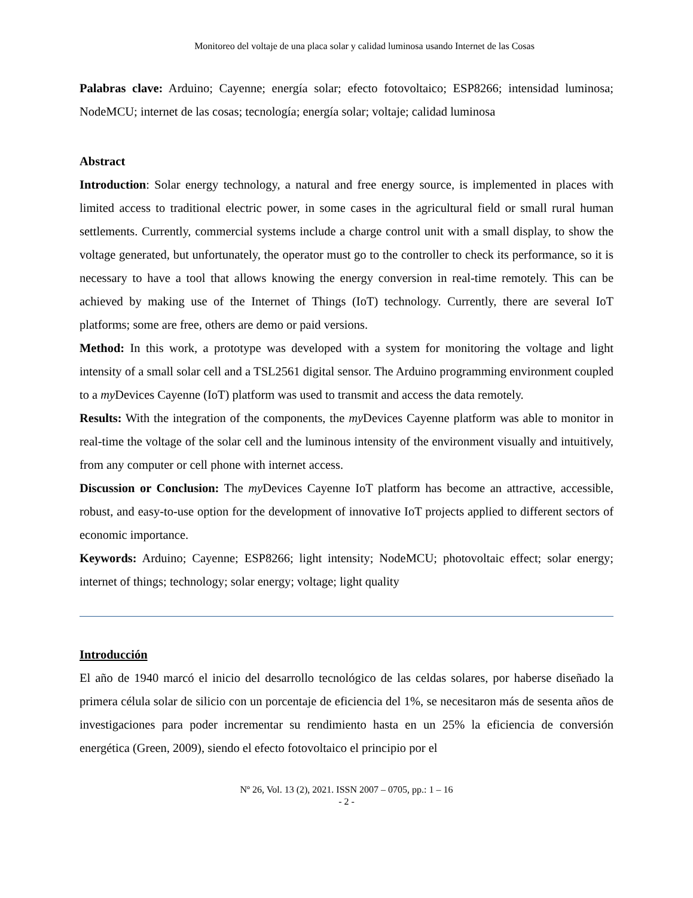Monitoreo del voltaje de una placa solar y calidad luminosa usando Internet de las Cosas
Palabras clave: Arduino; Cayenne; energía solar; efecto fotovoltaico; ESP8266; intensidad luminosa; NodeMCU; internet de las cosas; tecnología; energía solar; voltaje; calidad luminosa
Abstract
Introduction: Solar energy technology, a natural and free energy source, is implemented in places with limited access to traditional electric power, in some cases in the agricultural field or small rural human settlements. Currently, commercial systems include a charge control unit with a small display, to show the voltage generated, but unfortunately, the operator must go to the controller to check its performance, so it is necessary to have a tool that allows knowing the energy conversion in real-time remotely. This can be achieved by making use of the Internet of Things (IoT) technology. Currently, there are several IoT platforms; some are free, others are demo or paid versions.
Method: In this work, a prototype was developed with a system for monitoring the voltage and light intensity of a small solar cell and a TSL2561 digital sensor. The Arduino programming environment coupled to a my Devices Cayenne (IoT) platform was used to transmit and access the data remotely.
Results: With the integration of the components, the my Devices Cayenne platform was able to monitor in real-time the voltage of the solar cell and the luminous intensity of the environment visually and intuitively, from any computer or cell phone with internet access.
Discussion or Conclusion: The my Devices Cayenne IoT platform has become an attractive, accessible, robust, and easy-to-use option for the development of innovative IoT projects applied to different sectors of economic importance.
Keywords: Arduino; Cayenne; ESP8266; light intensity; NodeMCU; photovoltaic effect; solar energy; internet of things; technology; solar energy; voltage; light quality
Introducción
El año de 1940 marcó el inicio del desarrollo tecnológico de las celdas solares, por haberse diseñado la primera célula solar de silicio con un porcentaje de eficiencia del 1%, se necesitaron más de sesenta años de investigaciones para poder incrementar su rendimiento hasta en un 25% la eficiencia de conversión energética (Green, 2009), siendo el efecto fotovoltaico el principio por el
Nº 26, Vol. 13 (2), 2021. ISSN 2007 – 0705, pp.: 1 – 16
- 2 -